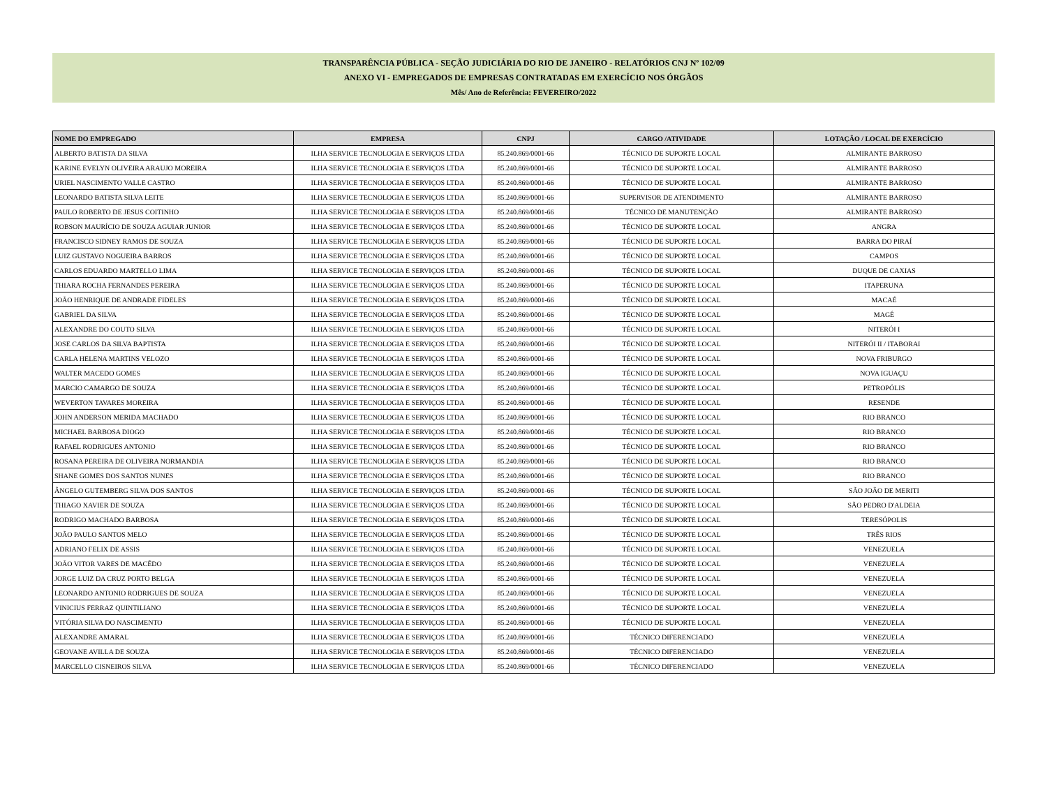TRANSPARÊNCIA PÚBLICA - SEÇÃO JUDICIÁRIA DO RIO DE JANEIRO - RELATÓRIOS CNJ Nº 102/09
ANEXO VI - EMPREGADOS DE EMPRESAS CONTRATADAS EM EXERCÍCIO NOS ÓRGÃOS
Mês/ Ano de Referência: FEVEREIRO/2022
| NOME DO EMPREGADO | EMPRESA | CNPJ | CARGO /ATIVIDADE | LOTAÇÃO / LOCAL DE EXERCÍCIO |
| --- | --- | --- | --- | --- |
| ALBERTO BATISTA DA SILVA | ILHA SERVICE TECNOLOGIA E SERVIÇOS LTDA | 85.240.869/0001-66 | TÉCNICO DE SUPORTE LOCAL | ALMIRANTE BARROSO |
| KARINE EVELYN OLIVEIRA ARAUJO MOREIRA | ILHA SERVICE TECNOLOGIA E SERVIÇOS LTDA | 85.240.869/0001-66 | TÉCNICO DE SUPORTE LOCAL | ALMIRANTE BARROSO |
| URIEL NASCIMENTO VALLE CASTRO | ILHA SERVICE TECNOLOGIA E SERVIÇOS LTDA | 85.240.869/0001-66 | TÉCNICO DE SUPORTE LOCAL | ALMIRANTE BARROSO |
| LEONARDO BATISTA SILVA LEITE | ILHA SERVICE TECNOLOGIA E SERVIÇOS LTDA | 85.240.869/0001-66 | SUPERVISOR DE ATENDIMENTO | ALMIRANTE BARROSO |
| PAULO ROBERTO DE JESUS COITINHO | ILHA SERVICE TECNOLOGIA E SERVIÇOS LTDA | 85.240.869/0001-66 | TÉCNICO DE MANUTENÇÃO | ALMIRANTE BARROSO |
| ROBSON MAURÍCIO DE SOUZA AGUIAR JUNIOR | ILHA SERVICE TECNOLOGIA E SERVIÇOS LTDA | 85.240.869/0001-66 | TÉCNICO DE SUPORTE LOCAL | ANGRA |
| FRANCISCO SIDNEY RAMOS DE SOUZA | ILHA SERVICE TECNOLOGIA E SERVIÇOS LTDA | 85.240.869/0001-66 | TÉCNICO DE SUPORTE LOCAL | BARRA DO PIRAÍ |
| LUIZ GUSTAVO NOGUEIRA BARROS | ILHA SERVICE TECNOLOGIA E SERVIÇOS LTDA | 85.240.869/0001-66 | TÉCNICO DE SUPORTE LOCAL | CAMPOS |
| CARLOS EDUARDO MARTELLO LIMA | ILHA SERVICE TECNOLOGIA E SERVIÇOS LTDA | 85.240.869/0001-66 | TÉCNICO DE SUPORTE LOCAL | DUQUE DE CAXIAS |
| THIARA ROCHA FERNANDES PEREIRA | ILHA SERVICE TECNOLOGIA E SERVIÇOS LTDA | 85.240.869/0001-66 | TÉCNICO DE SUPORTE LOCAL | ITAPERUNA |
| JOÃO HENRIQUE DE ANDRADE FIDELES | ILHA SERVICE TECNOLOGIA E SERVIÇOS LTDA | 85.240.869/0001-66 | TÉCNICO DE SUPORTE LOCAL | MACAÉ |
| GABRIEL DA SILVA | ILHA SERVICE TECNOLOGIA E SERVIÇOS LTDA | 85.240.869/0001-66 | TÉCNICO DE SUPORTE LOCAL | MAGÉ |
| ALEXANDRE DO COUTO SILVA | ILHA SERVICE TECNOLOGIA E SERVIÇOS LTDA | 85.240.869/0001-66 | TÉCNICO DE SUPORTE LOCAL | NITERÓI I |
| JOSE CARLOS DA SILVA BAPTISTA | ILHA SERVICE TECNOLOGIA E SERVIÇOS LTDA | 85.240.869/0001-66 | TÉCNICO DE SUPORTE LOCAL | NITERÓI II / ITABORAI |
| CARLA HELENA MARTINS VELOZO | ILHA SERVICE TECNOLOGIA E SERVIÇOS LTDA | 85.240.869/0001-66 | TÉCNICO DE SUPORTE LOCAL | NOVA FRIBURGO |
| WALTER MACEDO GOMES | ILHA SERVICE TECNOLOGIA E SERVIÇOS LTDA | 85.240.869/0001-66 | TÉCNICO DE SUPORTE LOCAL | NOVA IGUAÇU |
| MARCIO CAMARGO DE SOUZA | ILHA SERVICE TECNOLOGIA E SERVIÇOS LTDA | 85.240.869/0001-66 | TÉCNICO DE SUPORTE LOCAL | PETROPÓLIS |
| WEVERTON TAVARES MOREIRA | ILHA SERVICE TECNOLOGIA E SERVIÇOS LTDA | 85.240.869/0001-66 | TÉCNICO DE SUPORTE LOCAL | RESENDE |
| JOHN ANDERSON MERIDA MACHADO | ILHA SERVICE TECNOLOGIA E SERVIÇOS LTDA | 85.240.869/0001-66 | TÉCNICO DE SUPORTE LOCAL | RIO BRANCO |
| MICHAEL BARBOSA DIOGO | ILHA SERVICE TECNOLOGIA E SERVIÇOS LTDA | 85.240.869/0001-66 | TÉCNICO DE SUPORTE LOCAL | RIO BRANCO |
| RAFAEL RODRIGUES ANTONIO | ILHA SERVICE TECNOLOGIA E SERVIÇOS LTDA | 85.240.869/0001-66 | TÉCNICO DE SUPORTE LOCAL | RIO BRANCO |
| ROSANA PEREIRA DE OLIVEIRA NORMANDIA | ILHA SERVICE TECNOLOGIA E SERVIÇOS LTDA | 85.240.869/0001-66 | TÉCNICO DE SUPORTE LOCAL | RIO BRANCO |
| SHANE GOMES DOS SANTOS NUNES | ILHA SERVICE TECNOLOGIA E SERVIÇOS LTDA | 85.240.869/0001-66 | TÉCNICO DE SUPORTE LOCAL | RIO BRANCO |
| ÂNGELO GUTEMBERG SILVA DOS SANTOS | ILHA SERVICE TECNOLOGIA E SERVIÇOS LTDA | 85.240.869/0001-66 | TÉCNICO DE SUPORTE LOCAL | SÃO JOÃO DE MERITI |
| THIAGO XAVIER DE SOUZA | ILHA SERVICE TECNOLOGIA E SERVIÇOS LTDA | 85.240.869/0001-66 | TÉCNICO DE SUPORTE LOCAL | SÃO PEDRO D'ALDEIA |
| RODRIGO MACHADO BARBOSA | ILHA SERVICE TECNOLOGIA E SERVIÇOS LTDA | 85.240.869/0001-66 | TÉCNICO DE SUPORTE LOCAL | TERESÓPOLIS |
| JOÃO PAULO SANTOS MELO | ILHA SERVICE TECNOLOGIA E SERVIÇOS LTDA | 85.240.869/0001-66 | TÉCNICO DE SUPORTE LOCAL | TRÊS RIOS |
| ADRIANO FELIX DE ASSIS | ILHA SERVICE TECNOLOGIA E SERVIÇOS LTDA | 85.240.869/0001-66 | TÉCNICO DE SUPORTE LOCAL | VENEZUELA |
| JOÃO VITOR VARES DE MACÊDO | ILHA SERVICE TECNOLOGIA E SERVIÇOS LTDA | 85.240.869/0001-66 | TÉCNICO DE SUPORTE LOCAL | VENEZUELA |
| JORGE LUIZ DA CRUZ PORTO BELGA | ILHA SERVICE TECNOLOGIA E SERVIÇOS LTDA | 85.240.869/0001-66 | TÉCNICO DE SUPORTE LOCAL | VENEZUELA |
| LEONARDO ANTONIO RODRIGUES DE SOUZA | ILHA SERVICE TECNOLOGIA E SERVIÇOS LTDA | 85.240.869/0001-66 | TÉCNICO DE SUPORTE LOCAL | VENEZUELA |
| VINICIUS FERRAZ QUINTILIANO | ILHA SERVICE TECNOLOGIA E SERVIÇOS LTDA | 85.240.869/0001-66 | TÉCNICO DE SUPORTE LOCAL | VENEZUELA |
| VITÓRIA SILVA DO NASCIMENTO | ILHA SERVICE TECNOLOGIA E SERVIÇOS LTDA | 85.240.869/0001-66 | TÉCNICO DE SUPORTE LOCAL | VENEZUELA |
| ALEXANDRE AMARAL | ILHA SERVICE TECNOLOGIA E SERVIÇOS LTDA | 85.240.869/0001-66 | TÉCNICO DIFERENCIADO | VENEZUELA |
| GEOVANE AVILLA DE SOUZA | ILHA SERVICE TECNOLOGIA E SERVIÇOS LTDA | 85.240.869/0001-66 | TÉCNICO DIFERENCIADO | VENEZUELA |
| MARCELLO CISNEIROS SILVA | ILHA SERVICE TECNOLOGIA E SERVIÇOS LTDA | 85.240.869/0001-66 | TÉCNICO DIFERENCIADO | VENEZUELA |